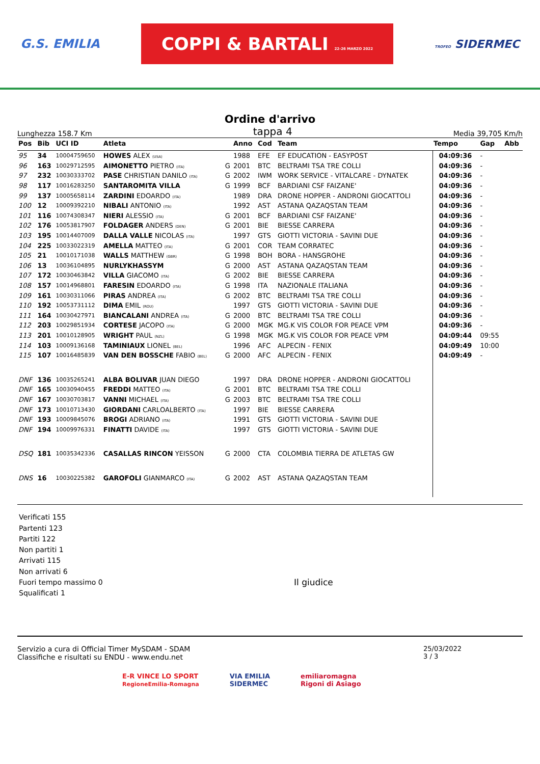G.S. EMILIA COPPI & BARTALI 22-26 MARZO 2022 TROFEO SIDERMEC
Ordine d'arrivo
Lunghezza 158.7 Km tappa 4 Media 39,705 Km/h
| Pos | Bib | UCI ID | Atleta | | Anno | Cod | Team | Tempo | Gap | Abb |
| --- | --- | --- | --- | --- | --- | --- | --- | --- | --- | --- |
| 95 | 34 | 10004759650 | HOWES ALEX (USA) | | 1988 | EFE | EF EDUCATION - EASYPOST | 04:09:36 | - | |
| 96 | 163 | 10029712595 | AIMONETTO PIETRO (ITA) | G | 2001 | BTC | BELTRAMI TSA TRE COLLI | 04:09:36 | - | |
| 97 | 232 | 10030333702 | PASE CHRISTIAN DANILO (ITA) | G | 2002 | IWM | WORK SERVICE - VITALCARE - DYNATEK | 04:09:36 | - | |
| 98 | 117 | 10016283250 | SANTAROMITA VILLA | G | 1999 | BCF | BARDIANI CSF FAIZANE' | 04:09:36 | - | |
| 99 | 137 | 10005658114 | ZARDINI EDOARDO (ITA) | | 1989 | DRA | DRONE HOPPER - ANDRONI GIOCATTOLI | 04:09:36 | - | |
| 100 | 12 | 10009392210 | NIBALI ANTONIO (ITA) | | 1992 | AST | ASTANA QAZAQSTAN TEAM | 04:09:36 | - | |
| 101 | 116 | 10074308347 | NIERI ALESSIO (ITA) | G | 2001 | BCF | BARDIANI CSF FAIZANE' | 04:09:36 | - | |
| 102 | 176 | 10053817907 | FOLDAGER ANDERS (DEN) | G | 2001 | BIE | BIESSE CARRERA | 04:09:36 | - | |
| 103 | 195 | 10014407009 | DALLA VALLE NICOLAS (ITA) | | 1997 | GTS | GIOTTI VICTORIA - SAVINI DUE | 04:09:36 | - | |
| 104 | 225 | 10033022319 | AMELLA MATTEO (ITA) | G | 2001 | COR | TEAM CORRATEC | 04:09:36 | - | |
| 105 | 21 | 10010171038 | WALLS MATTHEW (GBR) | G | 1998 | BOH | BORA - HANSGROHE | 04:09:36 | - | |
| 106 | 13 | 10036104895 | NURLYKHASSYM | G | 2000 | AST | ASTANA QAZAQSTAN TEAM | 04:09:36 | - | |
| 107 | 172 | 10030463842 | VILLA GIACOMO (ITA) | G | 2002 | BIE | BIESSE CARRERA | 04:09:36 | - | |
| 108 | 157 | 10014968801 | FARESIN EDOARDO (ITA) | G | 1998 | ITA | NAZIONALE ITALIANA | 04:09:36 | - | |
| 109 | 161 | 10030311066 | PIRAS ANDREA (ITA) | G | 2002 | BTC | BELTRAMI TSA TRE COLLI | 04:09:36 | - | |
| 110 | 192 | 10053731112 | DIMA EMIL (ROU) | | 1997 | GTS | GIOTTI VICTORIA - SAVINI DUE | 04:09:36 | - | |
| 111 | 164 | 10030427971 | BIANCALANI ANDREA (ITA) | G | 2000 | BTC | BELTRAMI TSA TRE COLLI | 04:09:36 | - | |
| 112 | 203 | 10029851934 | CORTESE JACOPO (ITA) | G | 2000 | MGK | MG.K VIS COLOR FOR PEACE VPM | 04:09:36 | - | |
| 113 | 201 | 10010128905 | WRIGHT PAUL (NZL) | G | 1998 | MGK | MG.K VIS COLOR FOR PEACE VPM | 04:09:44 | 09:55 | |
| 114 | 103 | 10009136168 | TAMINIAUX LIONEL (BEL) | | 1996 | AFC | ALPECIN - FENIX | 04:09:49 | 10:00 | |
| 115 | 107 | 10016485839 | VAN DEN BOSSCHE FABIO (BEL) | G | 2000 | AFC | ALPECIN - FENIX | 04:09:49 | - | |
| DNF | 136 | 10035265241 | ALBA BOLIVAR JUAN DIEGO | | 1997 | DRA | DRONE HOPPER - ANDRONI GIOCATTOLI | | | |
| DNF | 165 | 10030940455 | FREDDI MATTEO (ITA) | G | 2001 | BTC | BELTRAMI TSA TRE COLLI | | | |
| DNF | 167 | 10030703817 | VANNI MICHAEL (ITA) | G | 2003 | BTC | BELTRAMI TSA TRE COLLI | | | |
| DNF | 173 | 10010713430 | GIORDANI CARLOALBERTO (ITA) | | 1997 | BIE | BIESSE CARRERA | | | |
| DNF | 193 | 10009845076 | BROGI ADRIANO (ITA) | | 1991 | GTS | GIOTTI VICTORIA - SAVINI DUE | | | |
| DNF | 194 | 10009976331 | FINATTI DAVIDE (ITA) | | 1997 | GTS | GIOTTI VICTORIA - SAVINI DUE | | | |
| DSQ | 181 | 10035342336 | CASALLAS RINCON YEISSON | G | 2000 | CTA | COLOMBIA TIERRA DE ATLETAS GW | | | |
| DNS | 16 | 10030225382 | GAROFOLI GIANMARCO (ITA) | G | 2002 | AST | ASTANA QAZAQSTAN TEAM | | | |
Verificati 155
Partenti 123
Partiti 122
Non partiti 1
Arrivati 115
Non arrivati 6
Fuori tempo massimo 0
Squalificati 1
Il giudice
Servizio a cura di Official Timer MySDAM - SDAM
Classifiche e risultati su ENDU - www.endu.net
25/03/2022
3 / 3
E-R VINCE LO SPORT
RegioneEmilia-Romagna VIA EMILIA
SIDERMEC emiliaromagna
Rigoni di Asiago